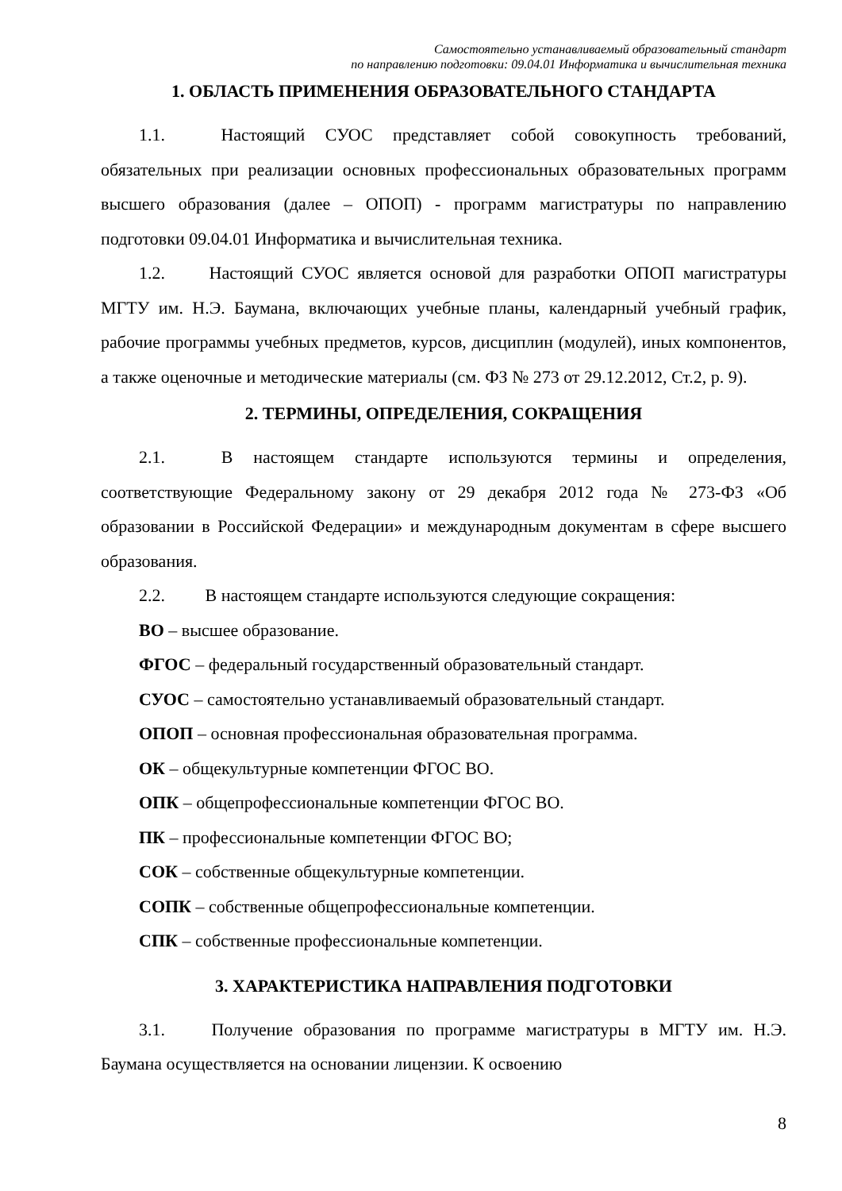Самостоятельно устанавливаемый образовательный стандарт
по направлению подготовки: 09.04.01 Информатика и вычислительная техника
1. ОБЛАСТЬ ПРИМЕНЕНИЯ ОБРАЗОВАТЕЛЬНОГО СТАНДАРТА
1.1. Настоящий СУОС представляет собой совокупность требований, обязательных при реализации основных профессиональных образовательных программ высшего образования (далее – ОПОП) - программ магистратуры по направлению подготовки 09.04.01 Информатика и вычислительная техника.
1.2. Настоящий СУОС является основой для разработки ОПОП магистратуры МГТУ им. Н.Э. Баумана, включающих учебные планы, календарный учебный график, рабочие программы учебных предметов, курсов, дисциплин (модулей), иных компонентов, а также оценочные и методические материалы (см. ФЗ № 273 от 29.12.2012, Ст.2, р. 9).
2. ТЕРМИНЫ, ОПРЕДЕЛЕНИЯ, СОКРАЩЕНИЯ
2.1. В настоящем стандарте используются термины и определения, соответствующие Федеральному закону от 29 декабря 2012 года № 273-ФЗ «Об образовании в Российской Федерации» и международным документам в сфере высшего образования.
2.2. В настоящем стандарте используются следующие сокращения:
ВО – высшее образование.
ФГОС – федеральный государственный образовательный стандарт.
СУОС – самостоятельно устанавливаемый образовательный стандарт.
ОПОП – основная профессиональная образовательная программа.
ОК – общекультурные компетенции ФГОС ВО.
ОПК – общепрофессиональные компетенции ФГОС ВО.
ПК – профессиональные компетенции ФГОС ВО;
СОК – собственные общекультурные компетенции.
СОПК – собственные общепрофессиональные компетенции.
СПК – собственные профессиональные компетенции.
3. ХАРАКТЕРИСТИКА НАПРАВЛЕНИЯ ПОДГОТОВКИ
3.1. Получение образования по программе магистратуры в МГТУ им. Н.Э. Баумана осуществляется на основании лицензии. К освоению
8